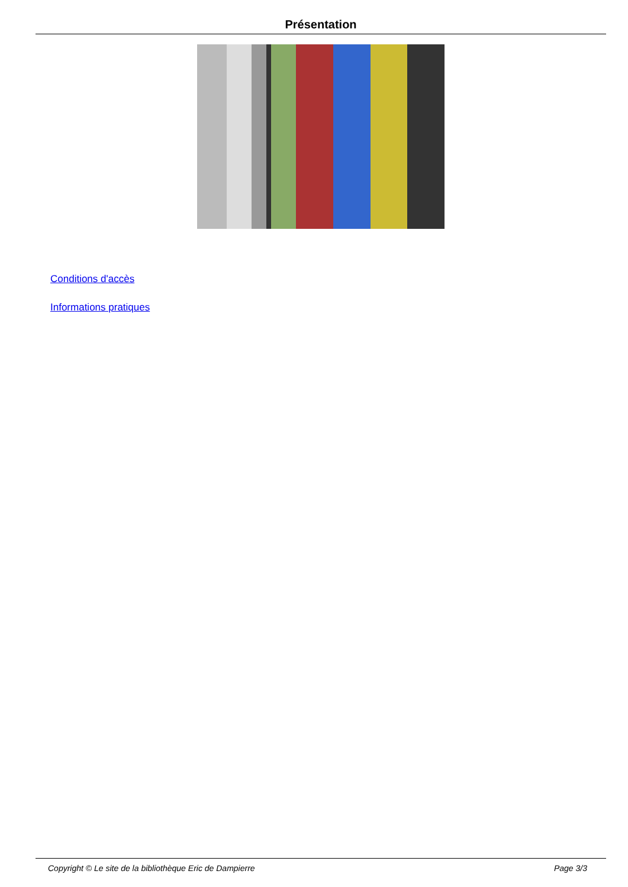Présentation
Conditions d'accès
Informations pratiques
Copyright © Le site de la bibliothèque Eric de Dampierre Page 3/3